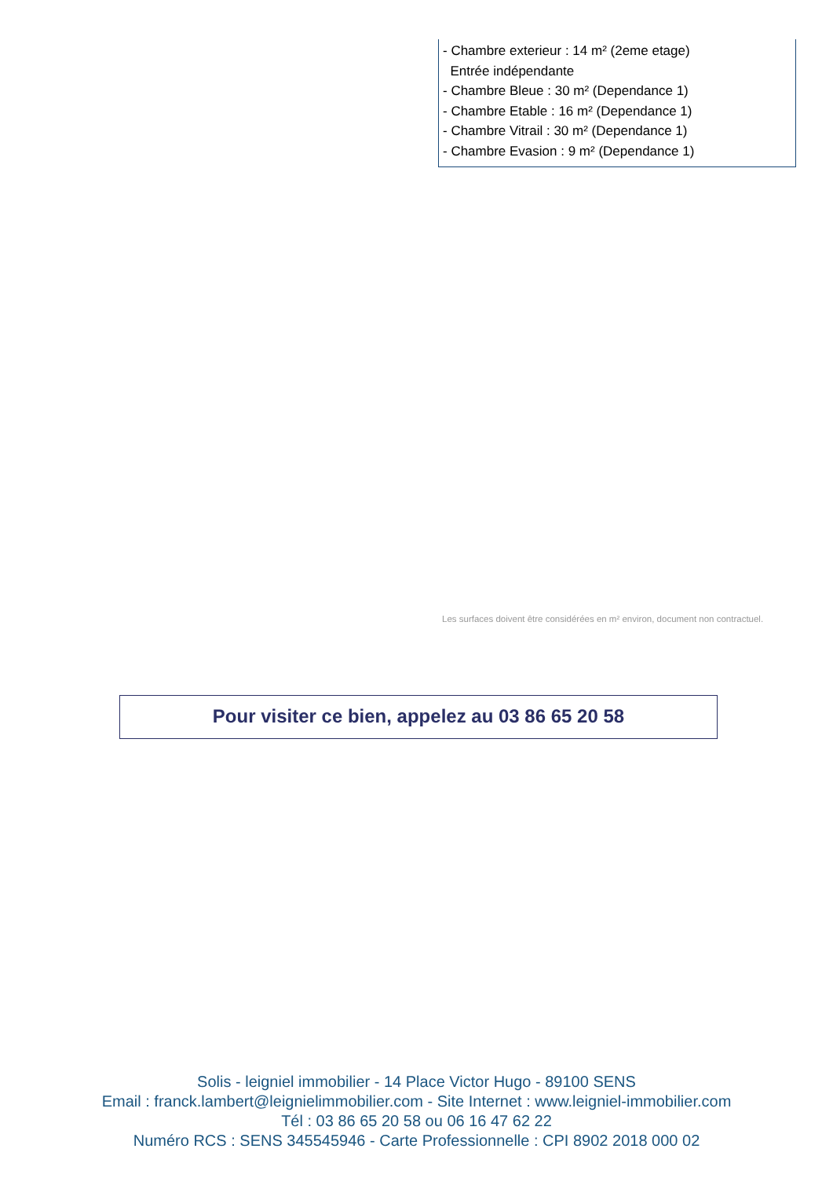- Chambre exterieur : 14 m² (2eme etage)
Entrée indépendante
- Chambre Bleue : 30 m² (Dependance 1)
- Chambre Etable : 16 m² (Dependance 1)
- Chambre Vitrail : 30 m² (Dependance 1)
- Chambre Evasion : 9 m² (Dependance 1)
Les surfaces doivent être considérées en m² environ, document non contractuel.
Pour visiter ce bien, appelez au 03 86 65 20 58
Solis - leigniel immobilier - 14 Place Victor Hugo - 89100 SENS
Email : franck.lambert@leignielimmobilier.com - Site Internet : www.leigniel-immobilier.com
Tél : 03 86 65 20 58 ou 06 16 47 62 22
Numéro RCS : SENS 345545946 - Carte Professionnelle : CPI 8902 2018 000 02